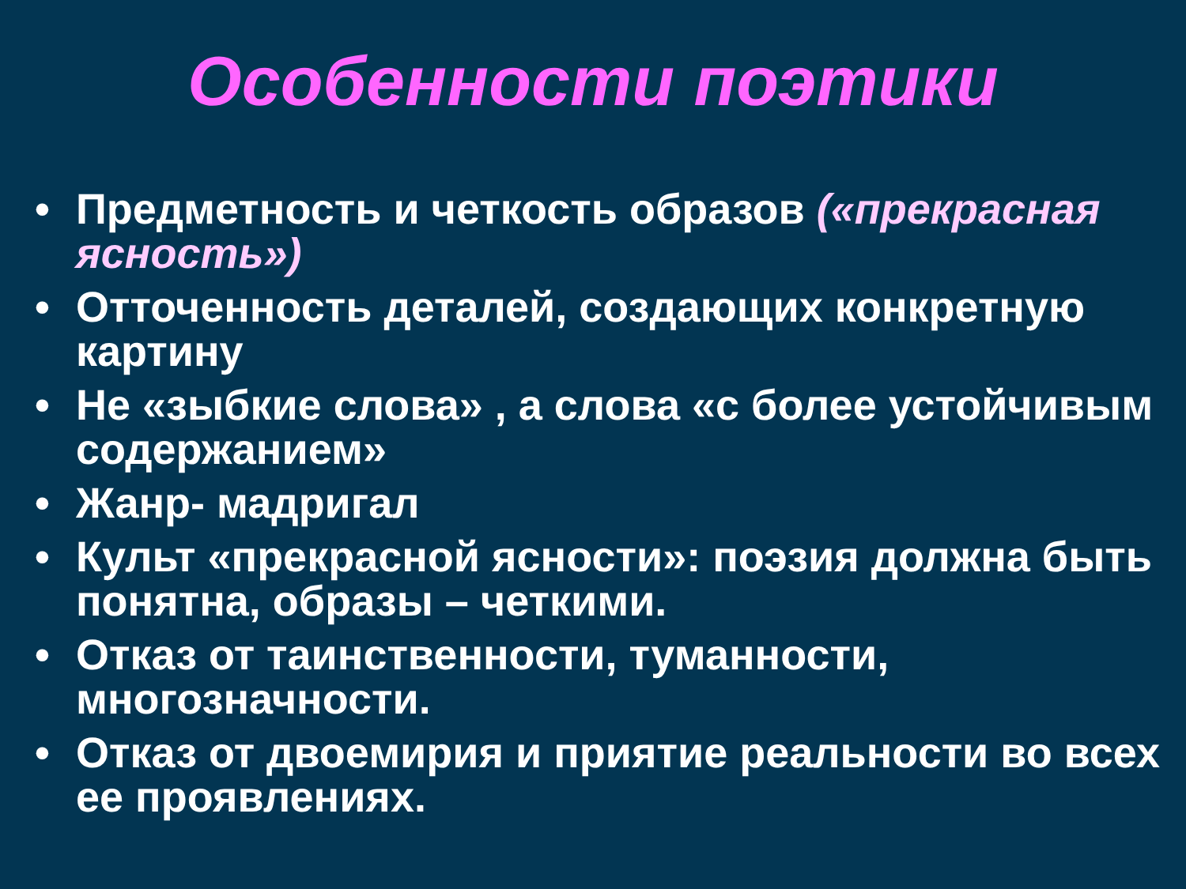Особенности поэтики
• Предметность и четкость образов («прекрасная ясность»)
• Отточенность деталей, создающих конкретную картину
• Не «зыбкие слова» , а слова «с более устойчивым содержанием»
• Жанр- мадригал
• Культ «прекрасной ясности»: поэзия должна быть понятна, образы – четкими.
• Отказ от таинственности, туманности, многозначности.
• Отказ от двоемирия и приятие реальности во всех ее проявлениях.